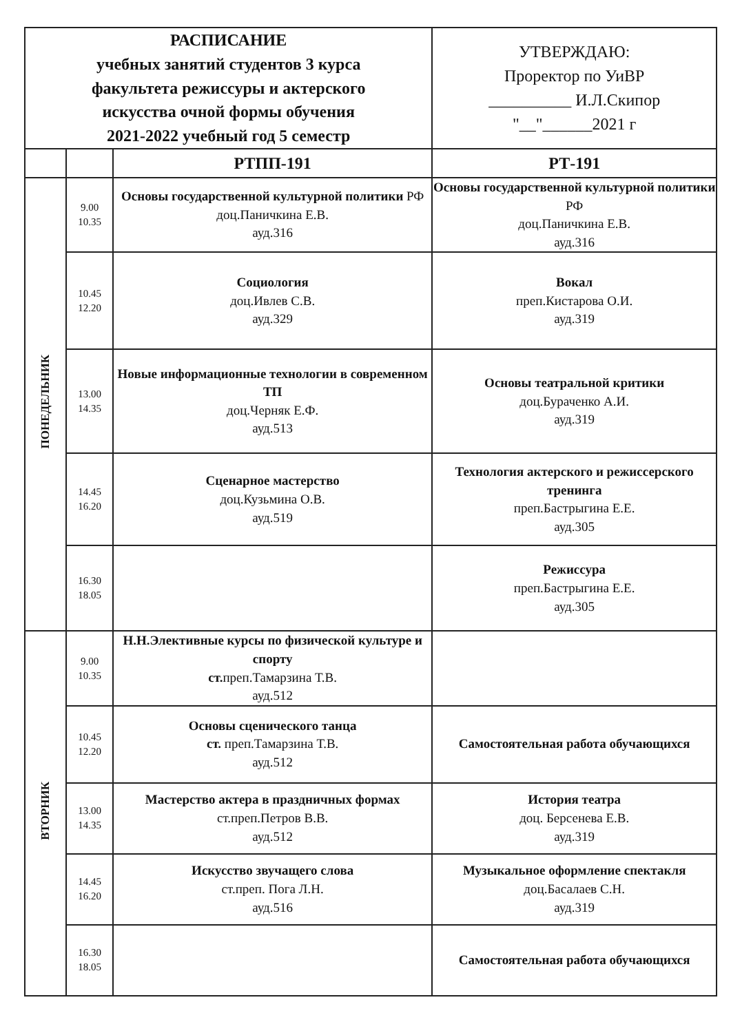| РАСПИСАНИЕ учебных занятий студентов 3 курса факультета режиссуры и актерского искусства очной формы обучения 2021-2022 учебный год 5 семестр | | | УТВЕРЖДАЮ: Проректор по УиВР __________ И.Л.Скипор "__"______2021 г |
| | | РТПП-191 | РТ-191 |
| ПОНЕДЕЛЬНИК | 9.00 10.35 | Основы государственной культурной политики РФ доц.Паничкина Е.В. ауд.316 | Основы государственной культурной политики РФ доц.Паничкина Е.В. ауд.316 |
| | 10.45 12.20 | Социология доц.Ивлев С.В. ауд.329 | Вокал преп.Кистарова О.И. ауд.319 |
| | 13.00 14.35 | Новые информационные технологии в современном ТП доц.Черняк Е.Ф. ауд.513 | Основы театральной критики доц.Бураченко А.И. ауд.319 |
| | 14.45 16.20 | Сценарное мастерство доц.Кузьмина О.В. ауд.519 | Технология актерского и режиссерского тренинга преп.Бастрыгина Е.Е. ауд.305 |
| | 16.30 18.05 | | Режиссура преп.Бастрыгина Е.Е. ауд.305 |
| ВТОРНИК | 9.00 10.35 | Н.Н.Элективные курсы по физической культуре и спорту ст. преп.Тамарзина Т.В. ауд.512 | |
| | 10.45 12.20 | Основы сценического танца ст. преп.Тамарзина Т.В. ауд.512 | Самостоятельная работа обучающихся |
| | 13.00 14.35 | Мастерство актера в праздничных формах ст.преп.Петров В.В. ауд.512 | История театра доц. Берсенева Е.В. ауд.319 |
| | 14.45 16.20 | Искусство звучащего слова ст.преп. Пога Л.Н. ауд.516 | Музыкальное оформление спектакля доц.Басалаев С.Н. ауд.319 |
| | 16.30 18.05 | | Самостоятельная работа обучающихся |